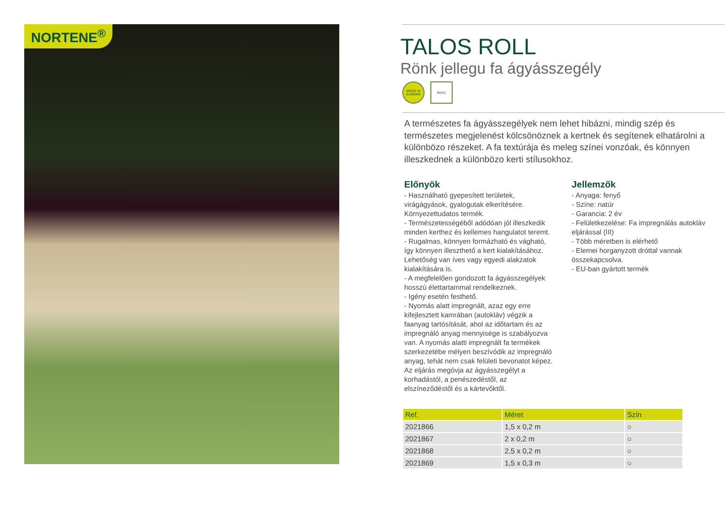NORTENE<sup>®</sup>
TALOS ROLL
Rönk jellegu fa ágyásszegély
MADE IN EUROPE
PEFC
A természetes fa ágyásszegélyek nem lehet hibázni, mindig szép és természetes megjelenést kölcsönöznek a kertnek és segítenek elhatárolni a különbözo részeket. A fa textúrája és meleg színei vonzóak, és könnyen illeszkednek a különbözo kerti stílusokhoz.
Előnyök
- Használható gyepesített területek, virágágyások, gyalogutak elkerítésére. Környezettudatos termék.
- Természetességéből adódóan jól illeszkedik minden kerthez és kellemes hangulatot teremt.
- Rugalmas, könnyen formázható és vágható, így könnyen illeszthető a kert kialakításához. Lehetőség van íves vagy egyedi alakzatok kialakítására is.
- A megfelelően gondozott fa ágyásszegélyek hosszú élettartammal rendelkeznek.
- Igény esetén festhető.
- Nyomás alatt impregnált, azaz egy erre kifejlesztett kamrában (autokláv) végzik a faanyag tartósítását, ahol az időtartam és az impregnáló anyag mennyisége is szabályozva van. A nyomás alatti impregnált fa termékek szerkezetébe mélyen beszívódik az impregnáló anyag, tehát nem csak felületi bevonatot képez. Az eljárás megóvja az ágyásszegélyt a korhadástól, a penészedéstől, az elszíneződéstől és a kártevőktől.
Jellemzők
- Anyaga: fenyő
- Színe: natúr
- Garancia: 2 év
- Felületkezelése: Fa impregnálás autokláv eljárással (III)
- Több méretben is elérhető
- Elemei horganyzott dróttal vannak összekapcsolva.
- EU-ban gyártott termék
| Ref. | Méret | Szín |
| --- | --- | --- |
| 2021866 | 1,5 x 0,2 m | ○ |
| 2021867 | 2 x 0,2 m | ○ |
| 2021868 | 2,5 x 0,2 m | ○ |
| 2021869 | 1,5 x 0,3 m | ○ |